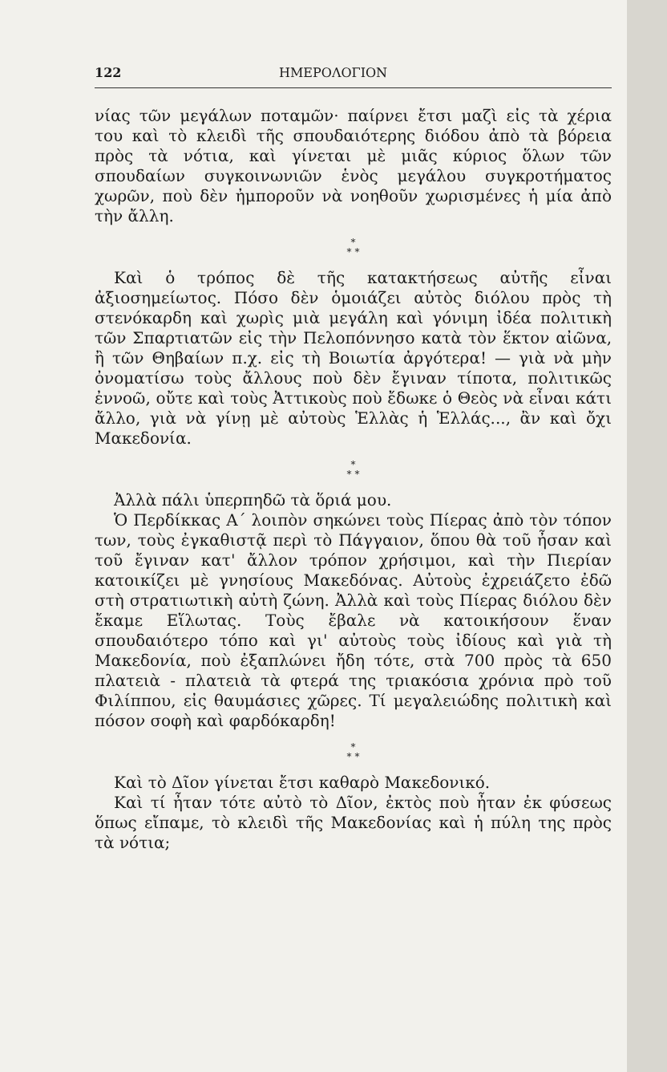122 ΗΜΕΡΟΛΟΓΙΟΝ
νίας τῶν μεγάλων ποταμῶν· παίρνει ἔτσι μαζὶ εἰς τὰ χέρια του καὶ τὸ κλειδὶ τῆς σπουδαιότερης διόδου ἀπὸ τὰ βόρεια πρὸς τὰ νότια, καὶ γίνεται μὲ μιᾶς κύριος ὅλων τῶν σπουδαίων συγκοινωνιῶν ἑνὸς μεγάλου συγκροτήματος χωρῶν, ποὺ δὲν ἠμποροῦν νὰ νοηθοῦν χωρισμένες ἡ μία ἀπὸ τὴν ἄλλη.
*
* *
Καὶ ὁ τρόπος δὲ τῆς κατακτήσεως αὐτῆς εἶναι ἀξιοσημείωτος. Πόσο δὲν ὁμοιάζει αὐτὸς διόλου πρὸς τὴ στενόκαρδη καὶ χωρὶς μιὰ μεγάλη καὶ γόνιμη ἰδέα πολιτικὴ τῶν Σπαρτιατῶν εἰς τὴν Πελοπόννησο κατὰ τὸν ἕκτον αἰῶνα, ἢ τῶν Θηβαίων π.χ. εἰς τὴ Βοιωτία ἀργότερα! — γιὰ νὰ μὴν ὀνοματίσω τοὺς ἄλλους ποὺ δὲν ἔγιναν τίποτα, πολιτικῶς ἐννοῶ, οὔτε καὶ τοὺς Ἀττικοὺς ποὺ ἔδωκε ὁ Θεὸς νὰ εἶναι κάτι ἄλλο, γιὰ νὰ γίνῃ μὲ αὐτοὺς Ἑλλὰς ἡ Ἑλλάς..., ἂν καὶ ὄχι Μακεδονία.
*
* *
Ἀλλὰ πάλι ὑπερπηδῶ τὰ ὅριά μου.
Ὁ Περδίκκας Α΄ λοιπὸν σηκώνει τοὺς Πίερας ἀπὸ τὸν τόπον των, τοὺς ἐγκαθιστᾷ περὶ τὸ Πάγγαιον, ὅπου θὰ τοῦ ἦσαν καὶ τοῦ ἔγιναν κατ' ἄλλον τρόπον χρήσιμοι, καὶ τὴν Πιερίαν κατοικίζει μὲ γνησίους Μακεδόνας. Αὐτοὺς ἐχρειάζετο ἐδῶ στὴ στρατιωτικὴ αὐτὴ ζώνη. Ἀλλὰ καὶ τοὺς Πίερας διόλου δὲν ἔκαμε Εἵλωτας. Τοὺς ἔβαλε νὰ κατοικήσουν ἕναν σπουδαιότερο τόπο καὶ γι' αὐτοὺς τοὺς ἰδίους καὶ γιὰ τὴ Μακεδονία, ποὺ ἐξαπλώνει ἤδη τότε, στὰ 700 πρὸς τὰ 650 πλατειὰ - πλατειὰ τὰ φτερά της τριακόσια χρόνια πρὸ τοῦ Φιλίππου, εἰς θαυμάσιες χῶρες. Τί μεγαλειώδης πολιτικὴ καὶ πόσον σοφὴ καὶ φαρδόκαρδη!
*
* *
Καὶ τὸ Δῖον γίνεται ἔτσι καθαρὸ Μακεδονικό.
Καὶ τί ἦταν τότε αὐτὸ τὸ Δῖον, ἐκτὸς ποὺ ἦταν ἐκ φύσεως ὅπως εἴπαμε, τὸ κλειδὶ τῆς Μακεδονίας καὶ ἡ πύλη της πρὸς τὰ νότια;